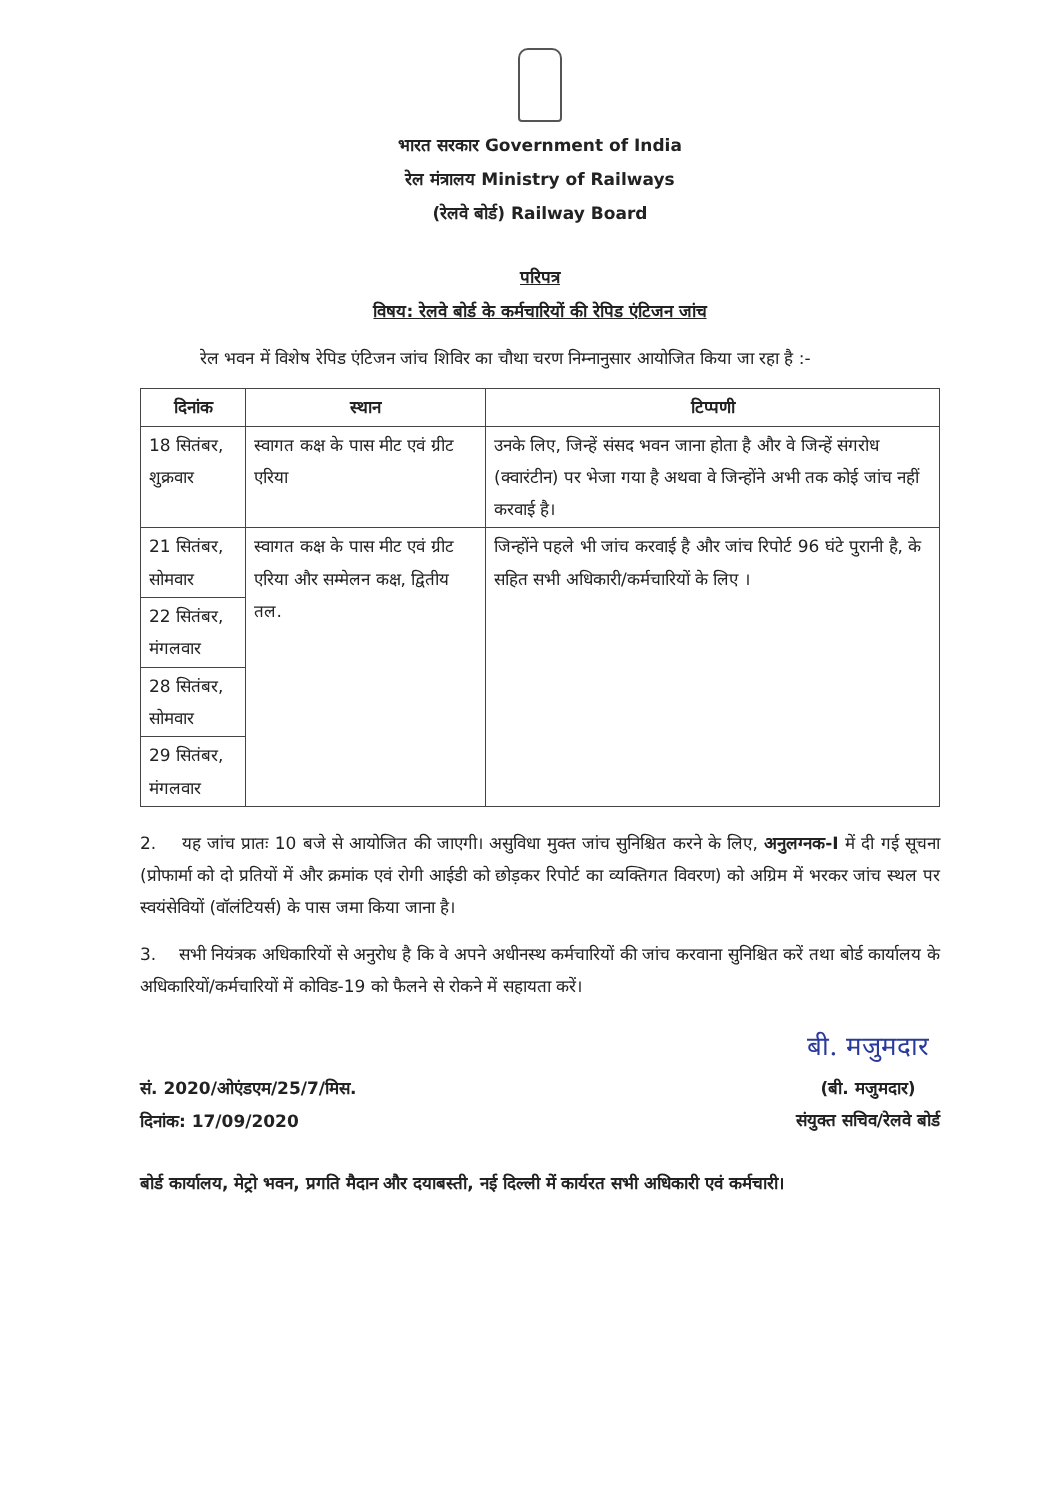भारत सरकार Government of India
रेल मंत्रालय Ministry of Railways
(रेलवे बोर्ड) Railway Board
परिपत्र
विषय: रेलवे बोर्ड के कर्मचारियों की रेपिड एंटिजन जांच
रेल भवन में विशेष रेपिड एंटिजन जांच शिविर का चौथा चरण निम्नानुसार आयोजित किया जा रहा है :-
| दिनांक | स्थान | टिप्पणी |
| --- | --- | --- |
| 18 सितंबर, शुक्रवार | स्वागत कक्ष के पास मीट एवं ग्रीट एरिया | उनके लिए, जिन्हें संसद भवन जाना होता है और वे जिन्हें संगरोध (क्वारंटीन) पर भेजा गया है अथवा वे जिन्होंने अभी तक कोई जांच नहीं करवाई है। |
| 21 सितंबर, सोमवार | स्वागत कक्ष के पास मीट एवं ग्रीट एरिया और सम्मेलन कक्ष, द्वितीय तल. | जिन्होंने पहले भी जांच करवाई है और जांच रिपोर्ट 96 घंटे पुरानी है, के सहित सभी अधिकारी/कर्मचारियों के लिए । |
| 22 सितंबर, मंगलवार | | |
| 28 सितंबर, सोमवार | | |
| 29 सितंबर, मंगलवार | | |
2. यह जांच प्रातः 10 बजे से आयोजित की जाएगी। असुविधा मुक्त जांच सुनिश्चित करने के लिए, अनुलग्नक-I में दी गई सूचना (प्रोफार्मा को दो प्रतियों में और क्रमांक एवं रोगी आईडी को छोड़कर रिपोर्ट का व्यक्तिगत विवरण) को अग्रिम में भरकर जांच स्थल पर स्वयंसेवियों (वॉलंटियर्स) के पास जमा किया जाना है।
3. सभी नियंत्रक अधिकारियों से अनुरोध है कि वे अपने अधीनस्थ कर्मचारियों की जांच करवाना सुनिश्चित करें तथा बोर्ड कार्यालय के अधिकारियों/कर्मचारियों में कोविड-19 को फैलने से रोकने में सहायता करें।
सं. 2020/ओएंडएम/25/7/मिस.
दिनांक: 17/09/2020
बी. मजुमदार
(बी. मजुमदार)
संयुक्त सचिव/रेलवे बोर्ड
बोर्ड कार्यालय, मेट्रो भवन, प्रगति मैदान और दयाबस्ती, नई दिल्ली में कार्यरत सभी अधिकारी एवं कर्मचारी।